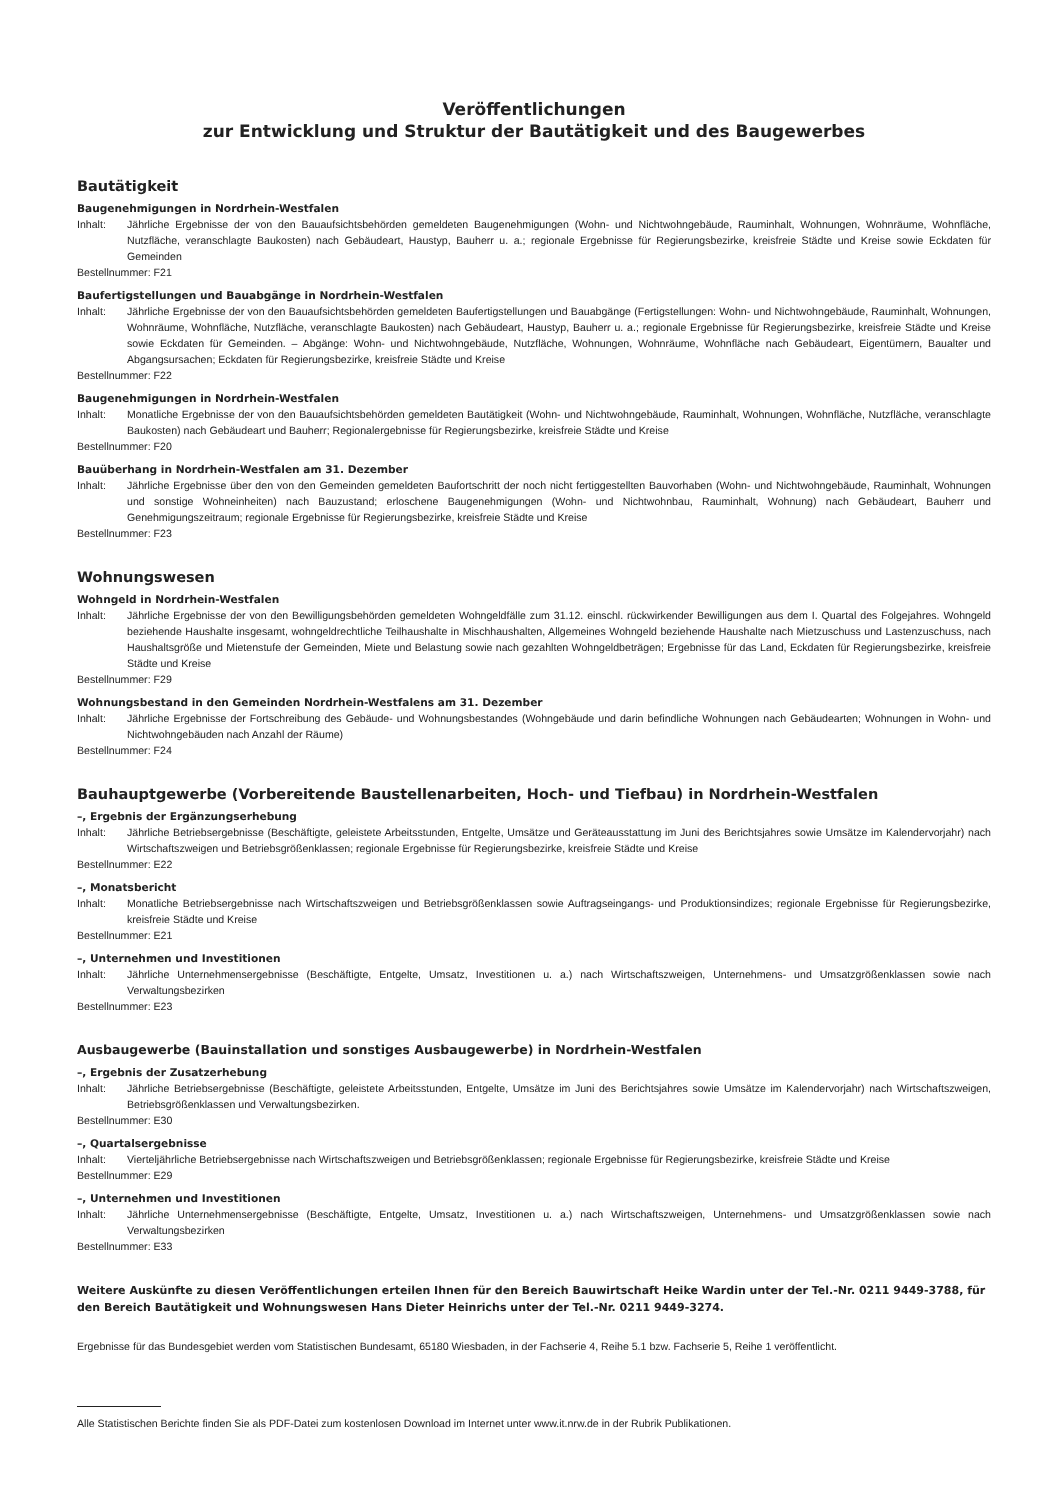Veröffentlichungen
zur Entwicklung und Struktur der Bautätigkeit und des Baugewerbes
Bautätigkeit
Baugenehmigungen in Nordrhein-Westfalen
Inhalt: Jährliche Ergebnisse der von den Bauaufsichtsbehörden gemeldeten Baugenehmigungen (Wohn- und Nichtwohngebäude, Rauminhalt, Wohnungen, Wohnräume, Wohnfläche, Nutzfläche, veranschlagte Baukosten) nach Gebäudeart, Haustyp, Bauherr u. a.; regionale Ergebnisse für Regierungsbezirke, kreisfreie Städte und Kreise sowie Eckdaten für Gemeinden
Bestellnummer: F21
Baufertigstellungen und Bauabgänge in Nordrhein-Westfalen
Inhalt: Jährliche Ergebnisse der von den Bauaufsichtsbehörden gemeldeten Baufertigstellungen und Bauabgänge (Fertigstellungen: Wohn- und Nichtwohngebäude, Rauminhalt, Wohnungen, Wohnräume, Wohnfläche, Nutzfläche, veranschlagte Baukosten) nach Gebäudeart, Haustyp, Bauherr u. a.; regionale Ergebnisse für Regierungsbezirke, kreisfreie Städte und Kreise sowie Eckdaten für Gemeinden. – Abgänge: Wohn- und Nichtwohngebäude, Nutzfläche, Wohnungen, Wohnräume, Wohnfläche nach Gebäudeart, Eigentümern, Baualter und Abgangsursachen; Eckdaten für Regierungsbezirke, kreisfreie Städte und Kreise
Bestellnummer: F22
Baugenehmigungen in Nordrhein-Westfalen
Inhalt: Monatliche Ergebnisse der von den Bauaufsichtsbehörden gemeldeten Bautätigkeit (Wohn- und Nichtwohngebäude, Rauminhalt, Wohnungen, Wohnfläche, Nutzfläche, veranschlagte Baukosten) nach Gebäudeart und Bauherr; Regionalergebnisse für Regierungsbezirke, kreisfreie Städte und Kreise
Bestellnummer: F20
Bauüberhang in Nordrhein-Westfalen am 31. Dezember
Inhalt: Jährliche Ergebnisse über den von den Gemeinden gemeldeten Baufortschritt der noch nicht fertiggestellten Bauvorhaben (Wohn- und Nichtwohngebäude, Rauminhalt, Wohnungen und sonstige Wohneinheiten) nach Bauzustand; erloschene Baugenehmigungen (Wohn- und Nichtwohnbau, Rauminhalt, Wohnung) nach Gebäudeart, Bauherr und Genehmigungszeitraum; regionale Ergebnisse für Regierungsbezirke, kreisfreie Städte und Kreise
Bestellnummer: F23
Wohnungswesen
Wohngeld in Nordrhein-Westfalen
Inhalt: Jährliche Ergebnisse der von den Bewilligungsbehörden gemeldeten Wohngeldfälle zum 31.12. einschl. rückwirkender Bewilligungen aus dem I. Quartal des Folgejahres. Wohngeld beziehende Haushalte insgesamt, wohngeldrechtliche Teilhaushalte in Mischhaushalten, Allgemeines Wohngeld beziehende Haushalte nach Mietzuschuss und Lastenzuschuss, nach Haushaltsgröße und Mietenstufe der Gemeinden, Miete und Belastung sowie nach gezahlten Wohngeldbeträgen; Ergebnisse für das Land, Eckdaten für Regierungsbezirke, kreisfreie Städte und Kreise
Bestellnummer: F29
Wohnungsbestand in den Gemeinden Nordrhein-Westfalens am 31. Dezember
Inhalt: Jährliche Ergebnisse der Fortschreibung des Gebäude- und Wohnungsbestandes (Wohngebäude und darin befindliche Wohnungen nach Gebäudearten; Wohnungen in Wohn- und Nichtwohngebäuden nach Anzahl der Räume)
Bestellnummer: F24
Bauhauptgewerbe (Vorbereitende Baustellenarbeiten, Hoch- und Tiefbau) in Nordrhein-Westfalen
–, Ergebnis der Ergänzungserhebung
Inhalt: Jährliche Betriebsergebnisse (Beschäftigte, geleistete Arbeitsstunden, Entgelte, Umsätze und Geräteausstattung im Juni des Berichtsjahres sowie Umsätze im Kalendervorjahr) nach Wirtschaftszweigen und Betriebsgrößenklassen; regionale Ergebnisse für Regierungsbezirke, kreisfreie Städte und Kreise
Bestellnummer: E22
–, Monatsbericht
Inhalt: Monatliche Betriebsergebnisse nach Wirtschaftszweigen und Betriebsgrößenklassen sowie Auftragseingangs- und Produktionsindizes; regionale Ergebnisse für Regierungsbezirke, kreisfreie Städte und Kreise
Bestellnummer: E21
–, Unternehmen und Investitionen
Inhalt: Jährliche Unternehmensergebnisse (Beschäftigte, Entgelte, Umsatz, Investitionen u. a.) nach Wirtschaftszweigen, Unternehmens- und Umsatzgrößenklassen sowie nach Verwaltungsbezirken
Bestellnummer: E23
Ausbaugewerbe (Bauinstallation und sonstiges Ausbaugewerbe) in Nordrhein-Westfalen
–, Ergebnis der Zusatzerhebung
Inhalt: Jährliche Betriebsergebnisse (Beschäftigte, geleistete Arbeitsstunden, Entgelte, Umsätze im Juni des Berichtsjahres sowie Umsätze im Kalendervorjahr) nach Wirtschaftszweigen, Betriebsgrößenklassen und Verwaltungsbezirken.
Bestellnummer: E30
–, Quartalsergebnisse
Inhalt: Vierteljährliche Betriebsergebnisse nach Wirtschaftszweigen und Betriebsgrößenklassen; regionale Ergebnisse für Regierungsbezirke, kreisfreie Städte und Kreise
Bestellnummer: E29
–, Unternehmen und Investitionen
Inhalt: Jährliche Unternehmensergebnisse (Beschäftigte, Entgelte, Umsatz, Investitionen u. a.) nach Wirtschaftszweigen, Unternehmens- und Umsatzgrößenklassen sowie nach Verwaltungsbezirken
Bestellnummer: E33
Weitere Auskünfte zu diesen Veröffentlichungen erteilen Ihnen für den Bereich Bauwirtschaft Heike Wardin unter der Tel.-Nr. 0211 9449-3788, für den Bereich Bautätigkeit und Wohnungswesen Hans Dieter Heinrichs unter der Tel.-Nr. 0211 9449-3274.
Ergebnisse für das Bundesgebiet werden vom Statistischen Bundesamt, 65180 Wiesbaden, in der Fachserie 4, Reihe 5.1 bzw. Fachserie 5, Reihe 1 veröffentlicht.
Alle Statistischen Berichte finden Sie als PDF-Datei zum kostenlosen Download im Internet unter www.it.nrw.de in der Rubrik Publikationen.